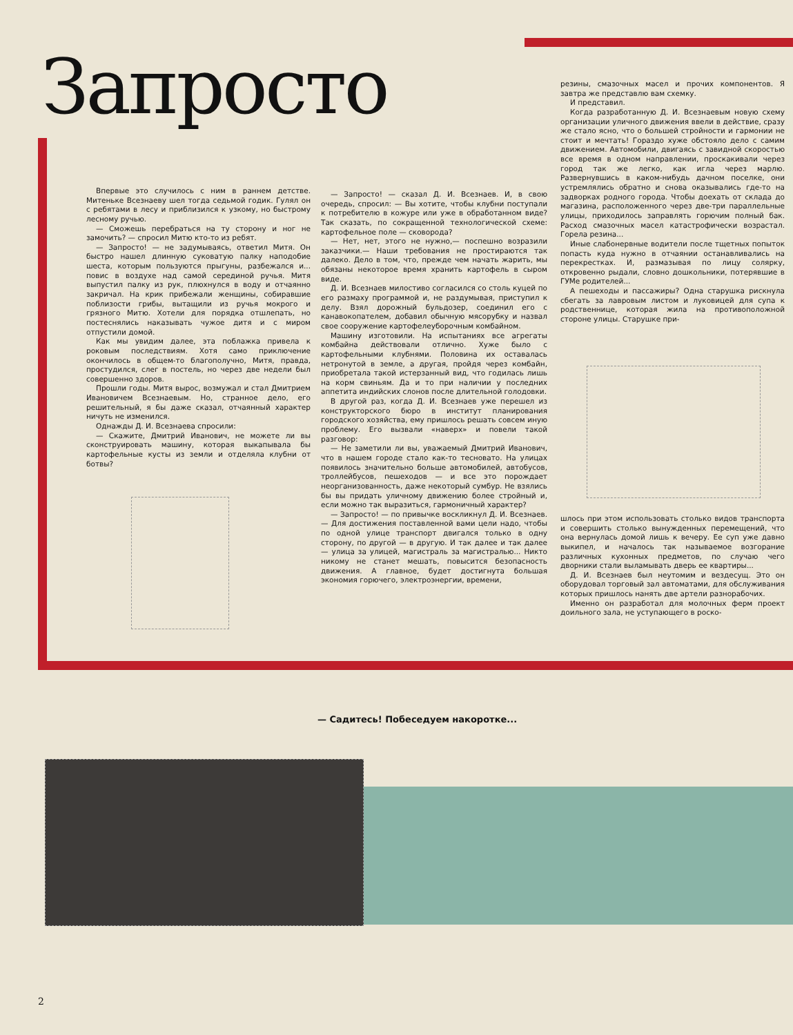Запросто
Впервые это случилось с ним в раннем детстве. Митеньке Всезнаеву шел тогда седьмой годик. Гулял он с ребятами в лесу и приблизился к узкому, но быстрому лесному ручью.
— Сможешь перебраться на ту сторону и ног не замочить? — спросил Митю кто-то из ребят.
— Запросто! — не задумываясь, ответил Митя. Он быстро нашел длинную суковатую палку наподобие шеста, которым пользуются прыгуны, разбежался и... повис в воздухе над самой серединой ручья. Митя выпустил палку из рук, плюхнулся в воду и отчаянно закричал. На крик прибежали женщины, собиравшие поблизости грибы, вытащили из ручья мокрого и грязного Митю. Хотели для порядка отшлепать, но постеснялись наказывать чужое дитя и с миром отпустили домой.
Как мы увидим далее, эта поблажка привела к роковым последствиям. Хотя само приключение окончилось в общем-то благополучно, Митя, правда, простудился, слег в постель, но через две недели был совершенно здоров.
Прошли годы. Митя вырос, возмужал и стал Дмитрием Ивановичем Всезнаевым. Но, странное дело, его решительный, я бы даже сказал, отчаянный характер ничуть не изменился.
Однажды Д. И. Всезнаева спросили:
— Скажите, Дмитрий Иванович, не можете ли вы сконструировать машину, которая выкапывала бы картофельные кусты из земли и отделяла клубни от ботвы?
— Запросто! — сказал Д. И. Всезнаев. И, в свою очередь, спросил: — Вы хотите, чтобы клубни поступали к потребителю в кожуре или уже в обработанном виде? Так сказать, по сокращенной технологической схеме: картофельное поле — сковорода?
— Нет, нет, этого не нужно,— поспешно возразили заказчики.— Наши требования не простираются так далеко. Дело в том, что, прежде чем начать жарить, мы обязаны некоторое время хранить картофель в сыром виде.
Д. И. Всезнаев милостиво согласился со столь куцей по его размаху программой и, не раздумывая, приступил к делу. Взял дорожный бульдозер, соединил его с канавокопателем, добавил обычную мясорубку и назвал свое сооружение картофелеуборочным комбайном.
Машину изготовили. На испытаниях все агрегаты комбайна действовали отлично. Хуже было с картофельными клубнями. Половина их оставалась нетронутой в земле, а другая, пройдя через комбайн, приобретала такой истерзанный вид, что годилась лишь на корм свиньям. Да и то при наличии у последних аппетита индийских слонов после длительной голодовки.
В другой раз, когда Д. И. Всезнаев уже перешел из конструкторского бюро в институт планирования городского хозяйства, ему пришлось решать совсем иную проблему. Его вызвали «наверх» и повели такой разговор:
— Не заметили ли вы, уважаемый Дмитрий Иванович, что в нашем городе стало как-то тесновато. На улицах появилось значительно больше автомобилей, автобусов, троллейбусов, пешеходов — и все это порождает неорганизованность, даже некоторый сумбур. Не взялись бы вы придать уличному движению более стройный и, если можно так выразиться, гармоничный характер?
— Запросто! — по привычке воскликнул Д. И. Всезнаев.— Для достижения поставленной вами цели надо, чтобы по одной улице транспорт двигался только в одну сторону, по другой — в другую. И так далее и так далее — улица за улицей, магистраль за магистралью... Никто никому не станет мешать, повысится безопасность движения. А главное, будет достигнута большая экономия горючего, электроэнергии, времени,
резины, смазочных масел и прочих компонентов. Я завтра же представлю вам схемку.
И представил.
Когда разработанную Д. И. Всезнаевым новую схему организации уличного движения ввели в действие, сразу же стало ясно, что о большей стройности и гармонии не стоит и мечтать! Гораздо хуже обстояло дело с самим движением. Автомобили, двигаясь с завидной скоростью все время в одном направлении, проскакивали через город так же легко, как игла через марлю. Развернувшись в каком-нибудь дачном поселке, они устремлялись обратно и снова оказывались где-то на задворках родного города. Чтобы доехать от склада до магазина, расположенного через две-три параллельные улицы, приходилось заправлять горючим полный бак. Расход смазочных масел катастрофически возрастал. Горела резина...
Иные слабонервные водители после тщетных попыток попасть куда нужно в отчаянии останавливались на перекрестках. И, размазывая по лицу солярку, откровенно рыдали, словно дошкольники, потерявшие в ГУМе родителей...
А пешеходы и пассажиры? Одна старушка рискнула сбегать за лавровым листом и луковицей для супа к родственнице, которая жила на противоположной стороне улицы. Старушке при-
шлось при этом использовать столько видов транспорта и совершить столько вынужденных перемещений, что она вернулась домой лишь к вечеру. Ее суп уже давно выкипел, и началось так называемое возгорание различных кухонных предметов, по случаю чего дворники стали выламывать дверь ее квартиры...
Д. И. Всезнаев был неутомим и вездесущ. Это он оборудовал торговый зал автоматами, для обслуживания которых пришлось нанять две артели разнорабочих.
Именно он разработал для молочных ферм проект доильного зала, не уступающего в роско-
— Садитесь! Побеседуем накоротке...
2